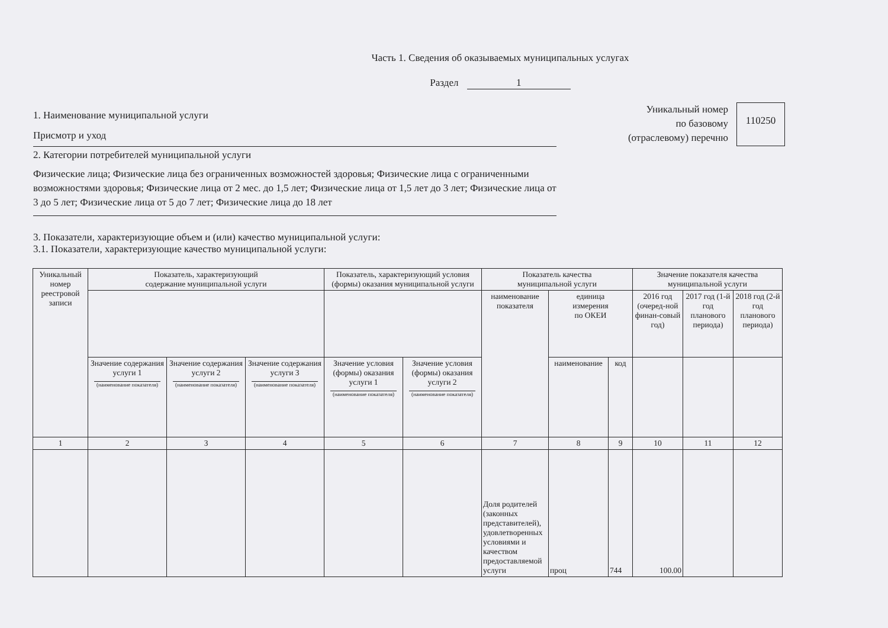Часть 1. Сведения об оказываемых муниципальных услугах
Раздел 1
1. Наименование муниципальной услуги
Присмотр и уход
2. Категории потребителей муниципальной услуги
Физические лица; Физические лица без ограниченных возможностей здоровья; Физические лица с ограниченными возможностями здоровья; Физические лица от 2 мес. до 1,5 лет; Физические лица от 1,5 лет до 3 лет; Физические лица от 3 до 5 лет; Физические лица от 5 до 7 лет; Физические лица до 18 лет
3. Показатели, характеризующие объем и (или) качество муниципальной услуги:
3.1. Показатели, характеризующие качество муниципальной услуги:
Уникальный номер
по базовому
(отраслевому) перечню
110250
| Уникальный номер реестровой записи | Показатель, характеризующий содержание муниципальной услуги | | | Показатель, характеризующий условия (формы) оказания муниципальной услуги | | Показатель качества муниципальной услуги | | | Значение показателя качества муниципальной услуги | | |
| --- | --- | --- | --- | --- | --- | --- | --- | --- | --- | --- | --- |
| | | | | | | наименование показателя | единица измерения по ОКЕИ | | 2016 год (очеред-ной финан-совый год) | 2017 год (1-й год планового периода) | 2018 год (2-й год планового периода) |
| | Значение содержания услуги 1 (наименование показателя) | Значение содержания услуги 2 (наименование показателя) | Значение содержания услуги 3 (наименование показателя) | Значение условия (формы) оказания услуги 1 (наименование показателя) | Значение условия (формы) оказания услуги 2 (наименование показателя) | | наименование | код | | | |
| 1 | 2 | 3 | 4 | 5 | 6 | 7 | 8 | 9 | 10 | 11 | 12 |
| | | | | | | Доля родителей (законных представителей), удовлетворенных условиями и качеством предоставляемой услуги | проц | 744 | 100.00 | | |